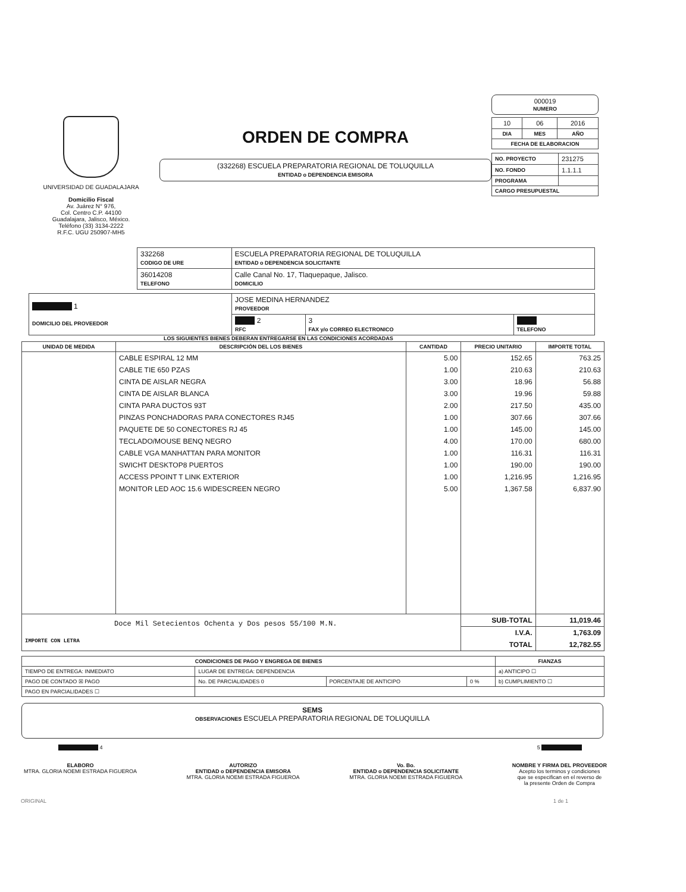UNIVERSIDAD DE GUADALAJARA
Domicilio Fiscal
Av. Juárez N° 976,
Col. Centro C.P. 44100
Guadalajara, Jalisco, México.
Teléfono (33) 3134-2222
R.F.C. UGU 250907-MH5
ORDEN DE COMPRA
(332268) ESCUELA PREPARATORIA REGIONAL DE TOLUQUILLA
ENTIDAD o DEPENDENCIA EMISORA
000019
NUMERO
| 10 | 06 | 2016 |
| DIA | MES | AÑO |
| FECHA DE ELABORACION | | |
| NO. PROYECTO | 231275 |
| NO. FONDO | 1.1.1.1 |
| PROGRAMA | |
| CARGO PRESUPUESTAL | |
| 332268 CODIGO DE URE | ESCUELA PREPARATORIA REGIONAL DE TOLUQUILLA ENTIDAD o DEPENDENCIA SOLICITANTE |
| 36014208 TELEFONO | Calle Canal No. 17, Tlaquepaque, Jalisco. DOMICILIO |
| 1 DOMICILIO DEL PROVEEDOR | JOSE MEDINA HERNANDEZ PROVEEDOR | | |
| | 2 RFC | 3 FAX y/o CORREO ELECTRONICO | TELEFONO |
LOS SIGUIENTES BIENES DEBERAN ENTREGARSE EN LAS CONDICIONES ACORDADAS
| UNIDAD DE MEDIDA | DESCRIPCIÓN DEL LOS BIENES | CANTIDAD | PRECIO UNITARIO | IMPORTE TOTAL |
| --- | --- | --- | --- | --- |
| | CABLE ESPIRAL 12 MM | 5.00 | 152.65 | 763.25 |
| | CABLE TIE 650 PZAS | 1.00 | 210.63 | 210.63 |
| | CINTA DE AISLAR NEGRA | 3.00 | 18.96 | 56.88 |
| | CINTA DE AISLAR BLANCA | 3.00 | 19.96 | 59.88 |
| | CINTA PARA DUCTOS 93T | 2.00 | 217.50 | 435.00 |
| | PINZAS PONCHADORAS PARA CONECTORES RJ45 | 1.00 | 307.66 | 307.66 |
| | PAQUETE DE 50 CONECTORES RJ 45 | 1.00 | 145.00 | 145.00 |
| | TECLADO/MOUSE BENQ NEGRO | 4.00 | 170.00 | 680.00 |
| | CABLE VGA MANHATTAN PARA MONITOR | 1.00 | 116.31 | 116.31 |
| | SWICHT DESKTOP8 PUERTOS | 1.00 | 190.00 | 190.00 |
| | ACCESS PPOINT T LINK EXTERIOR | 1.00 | 1,216.95 | 1,216.95 |
| | MONITOR LED AOC 15.6 WIDESCREEN NEGRO | 5.00 | 1,367.58 | 6,837.90 |
| Doce Mil Setecientos Ochenta y Dos pesos 55/100 M.N. IMPORTE CON LETRA | | | SUB-TOTAL | 11,019.46 |
| | | | I.V.A. | 1,763.09 |
| | | | TOTAL | 12,782.55 |
| CONDICIONES DE PAGO Y ENGREGA DE BIENES | | | | FIANZAS |
| --- | --- | --- | --- | --- |
| TIEMPO DE ENTREGA: INMEDIATO | LUGAR DE ENTREGA: DEPENDENCIA | | | a) ANTICIPO ☐ |
| PAGO DE CONTADO ☒ PAGO | No. DE PARCIALIDADES 0 | PORCENTAJE DE ANTICIPO | 0 % | b) CUMPLIMIENTO ☐ |
| PAGO EN PARCIALIDADES ☐ | | | | |
SEMS
OBSERVACIONES ESCUELA PREPARATORIA REGIONAL DE TOLUQUILLA
4
ELABORO
MTRA. GLORIA NOEMI ESTRADA FIGUEROA
AUTORIZO
ENTIDAD o DEPENDENCIA EMISORA
MTRA. GLORIA NOEMI ESTRADA FIGUEROA
Vo. Bo.
ENTIDAD o DEPENDENCIA SOLICITANTE
MTRA. GLORIA NOEMI ESTRADA FIGUEROA
5
NOMBRE Y FIRMA DEL PROVEEDOR
Acepto los terminos y condiciones
que se especifican en el reverso de
la presente Orden de Compra
ORIGINAL 1 de 1